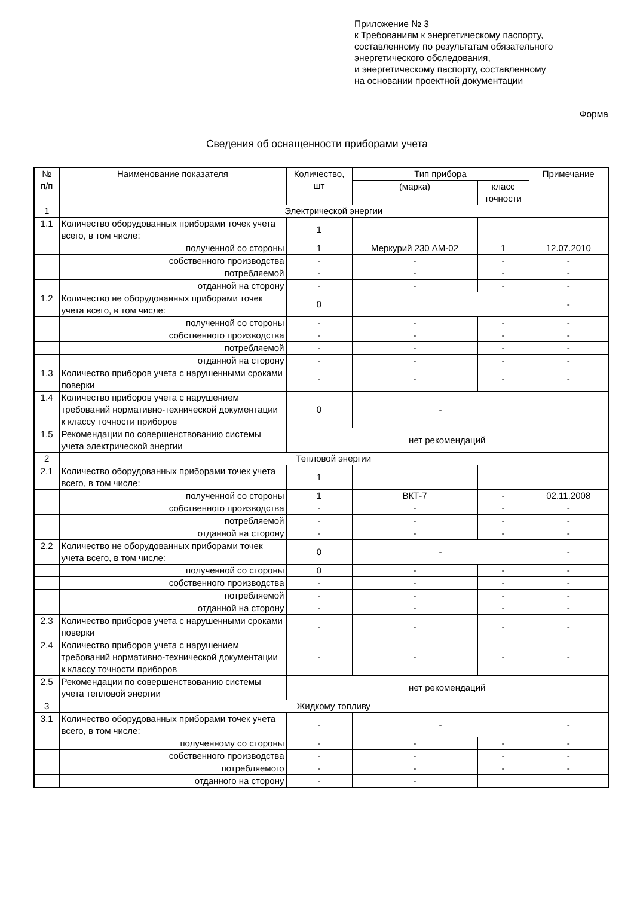Приложение № 3
к Требованиям к энергетическому паспорту,
составленному по результатам обязательного
энергетического обследования,
и энергетическому паспорту, составленному
на основании проектной документации
Форма
Сведения об оснащенности приборами учета
| № п/п | Наименование показателя | Количество, шт | Тип прибора | | Примечание |
| --- | --- | --- | --- | --- | --- |
| | | | (марка) | класс точности | |
| 1 | Электрической энергии | | | | |
| 1.1 | Количество оборудованных приборами точек учета всего, в том числе: | 1 | | | |
| | полученной со стороны | 1 | Меркурий 230 АМ-02 | 1 | 12.07.2010 |
| | собственного производства | - | - | - | - |
| | потребляемой | - | - | - | - |
| | отданной на сторону | - | - | - | - |
| 1.2 | Количество не оборудованных приборами точек учета всего, в том числе: | 0 | | | - |
| | полученной со стороны | - | - | - | - |
| | собственного производства | - | - | - | - |
| | потребляемой | - | - | - | - |
| | отданной на сторону | - | - | - | - |
| 1.3 | Количество приборов учета с нарушенными сроками поверки | - | - | - | - |
| 1.4 | Количество приборов учета с нарушением требований нормативно-технической документации к классу точности приборов | 0 | - | | |
| 1.5 | Рекомендации по совершенствованию системы учета электрической энергии | нет рекомендаций | | | |
| 2 | Тепловой энергии | | | | |
| 2.1 | Количество оборудованных приборами точек учета всего, в том числе: | 1 | | | |
| | полученной со стороны | 1 | ВКТ-7 | - | 02.11.2008 |
| | собственного производства | - | - | - | - |
| | потребляемой | - | - | - | - |
| | отданной на сторону | - | - | - | - |
| 2.2 | Количество не оборудованных приборами точек учета всего, в том числе: | 0 | - | | - |
| | полученной со стороны | 0 | - | - | - |
| | собственного производства | - | - | - | - |
| | потребляемой | - | - | - | - |
| | отданной на сторону | - | - | - | - |
| 2.3 | Количество приборов учета с нарушенными сроками поверки | - | - | - | - |
| 2.4 | Количество приборов учета с нарушением требований нормативно-технической документации к классу точности приборов | - | - | - | - |
| 2.5 | Рекомендации по совершенствованию системы учета тепловой энергии | нет рекомендаций | | | |
| 3 | Жидкому топливу | | | | |
| 3.1 | Количество оборудованных приборами точек учета всего, в том числе: | - | - | | - |
| | полученному со стороны | - | - | - | - |
| | собственного производства | - | - | - | - |
| | потребляемого | - | - | - | - |
| | отданного на сторону | - | - | | |